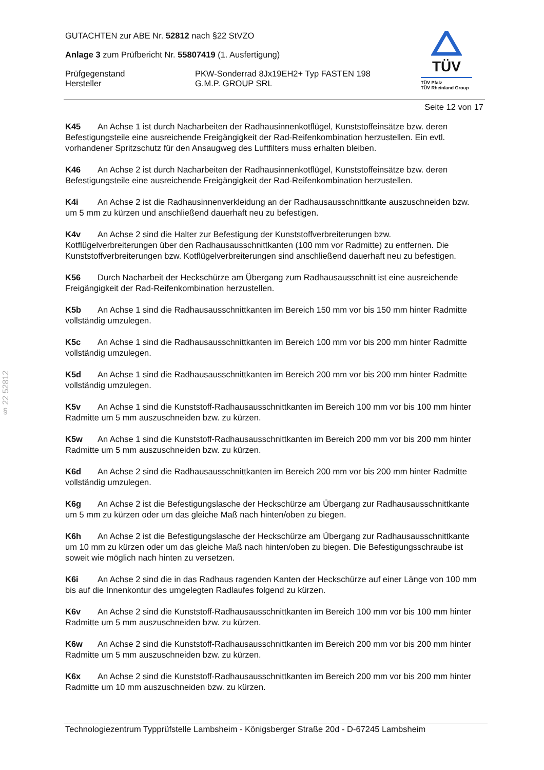§ 22 52812
TÜV
TÜV Pfalz
TÜV Rheinland Group
GUTACHTEN zur ABE Nr. 52812 nach §22 StVZO
Anlage 3 zum Prüfbericht Nr. 55807419 (1. Ausfertigung)
Prüfgegenstand PKW-Sonderrad 8Jx19EH2+ Typ FASTEN 198
Hersteller G.M.P. GROUP SRL
Seite 12 von 17
K45 An Achse 1 ist durch Nacharbeiten der Radhausinnenkotflügel, Kunststoffeinsätze bzw. deren Befestigungsteile eine ausreichende Freigängigkeit der Rad-Reifenkombination herzustellen. Ein evtl. vorhandener Spritzschutz für den Ansaugweg des Luftfilters muss erhalten bleiben.
K46 An Achse 2 ist durch Nacharbeiten der Radhausinnenkotflügel, Kunststoffeinsätze bzw. deren Befestigungsteile eine ausreichende Freigängigkeit der Rad-Reifenkombination herzustellen.
K4i An Achse 2 ist die Radhausinnenverkleidung an der Radhausausschnittkante auszuschneiden bzw. um 5 mm zu kürzen und anschließend dauerhaft neu zu befestigen.
K4v An Achse 2 sind die Halter zur Befestigung der Kunststoffverbreiterungen bzw. Kotflügelverbreiterungen über den Radhausausschnittkanten (100 mm vor Radmitte) zu entfernen. Die Kunststoffverbreiterungen bzw. Kotflügelverbreiterungen sind anschließend dauerhaft neu zu befestigen.
K56 Durch Nacharbeit der Heckschürze am Übergang zum Radhausausschnitt ist eine ausreichende Freigängigkeit der Rad-Reifenkombination herzustellen.
K5b An Achse 1 sind die Radhausausschnittkanten im Bereich 150 mm vor bis 150 mm hinter Radmitte vollständig umzulegen.
K5c An Achse 1 sind die Radhausausschnittkanten im Bereich 100 mm vor bis 200 mm hinter Radmitte vollständig umzulegen.
K5d An Achse 1 sind die Radhausausschnittkanten im Bereich 200 mm vor bis 200 mm hinter Radmitte vollständig umzulegen.
K5v An Achse 1 sind die Kunststoff-Radhausausschnittkanten im Bereich 100 mm vor bis 100 mm hinter Radmitte um 5 mm auszuschneiden bzw. zu kürzen.
K5w An Achse 1 sind die Kunststoff-Radhausausschnittkanten im Bereich 200 mm vor bis 200 mm hinter Radmitte um 5 mm auszuschneiden bzw. zu kürzen.
K6d An Achse 2 sind die Radhausausschnittkanten im Bereich 200 mm vor bis 200 mm hinter Radmitte vollständig umzulegen.
K6g An Achse 2 ist die Befestigungslasche der Heckschürze am Übergang zur Radhausausschnittkante um 5 mm zu kürzen oder um das gleiche Maß nach hinten/oben zu biegen.
K6h An Achse 2 ist die Befestigungslasche der Heckschürze am Übergang zur Radhausausschnittkante um 10 mm zu kürzen oder um das gleiche Maß nach hinten/oben zu biegen. Die Befestigungsschraube ist soweit wie möglich nach hinten zu versetzen.
K6i An Achse 2 sind die in das Radhaus ragenden Kanten der Heckschürze auf einer Länge von 100 mm bis auf die Innenkontur des umgelegten Radlaufes folgend zu kürzen.
K6v An Achse 2 sind die Kunststoff-Radhausausschnittkanten im Bereich 100 mm vor bis 100 mm hinter Radmitte um 5 mm auszuschneiden bzw. zu kürzen.
K6w An Achse 2 sind die Kunststoff-Radhausausschnittkanten im Bereich 200 mm vor bis 200 mm hinter Radmitte um 5 mm auszuschneiden bzw. zu kürzen.
K6x An Achse 2 sind die Kunststoff-Radhausausschnittkanten im Bereich 200 mm vor bis 200 mm hinter Radmitte um 10 mm auszuschneiden bzw. zu kürzen.
Technologiezentrum Typprüfstelle Lambsheim - Königsberger Straße 20d - D-67245 Lambsheim